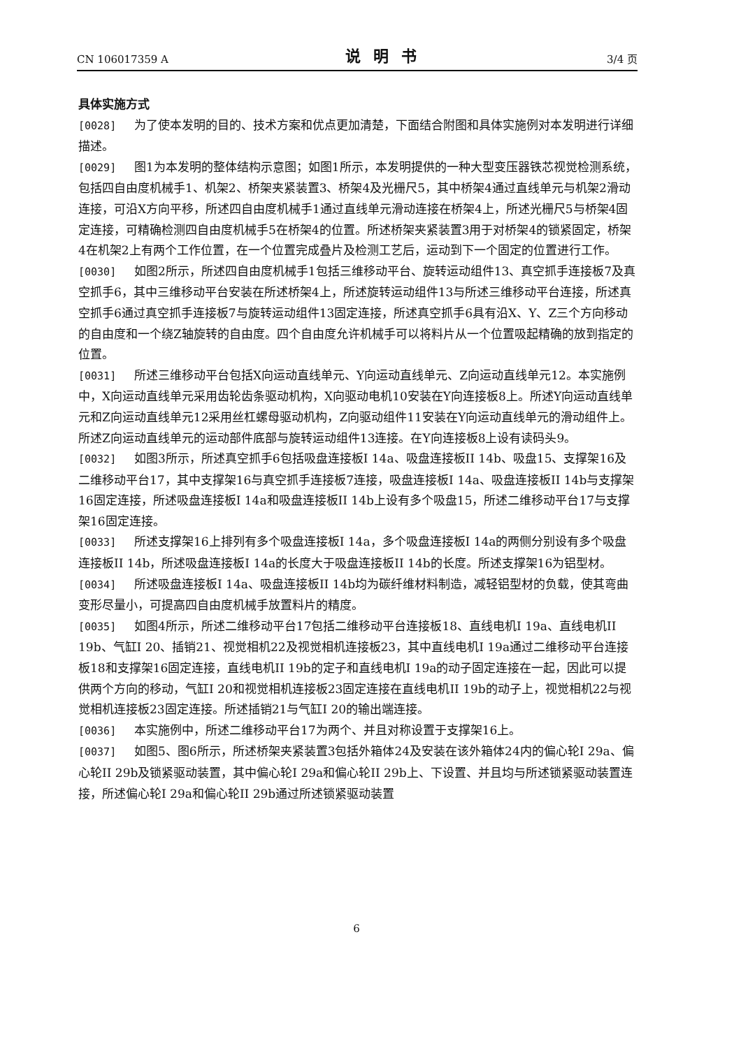CN 106017359 A 说明书 3/4 页
具体实施方式
[0028] 为了使本发明的目的、技术方案和优点更加清楚，下面结合附图和具体实施例对本发明进行详细描述。
[0029] 图1为本发明的整体结构示意图；如图1所示，本发明提供的一种大型变压器铁芯视觉检测系统，包括四自由度机械手1、机架2、桥架夹紧装置3、桥架4及光栅尺5，其中桥架4通过直线单元与机架2滑动连接，可沿X方向平移，所述四自由度机械手1通过直线单元滑动连接在桥架4上，所述光栅尺5与桥架4固定连接，可精确检测四自由度机械手5在桥架4的位置。所述桥架夹紧装置3用于对桥架4的锁紧固定，桥架4在机架2上有两个工作位置，在一个位置完成叠片及检测工艺后，运动到下一个固定的位置进行工作。
[0030] 如图2所示，所述四自由度机械手1包括三维移动平台、旋转运动组件13、真空抓手连接板7及真空抓手6，其中三维移动平台安装在所述桥架4上，所述旋转运动组件13与所述三维移动平台连接，所述真空抓手6通过真空抓手连接板7与旋转运动组件13固定连接，所述真空抓手6具有沿X、Y、Z三个方向移动的自由度和一个绕Z轴旋转的自由度。四个自由度允许机械手可以将料片从一个位置吸起精确的放到指定的位置。
[0031] 所述三维移动平台包括X向运动直线单元、Y向运动直线单元、Z向运动直线单元12。本实施例中，X向运动直线单元采用齿轮齿条驱动机构，X向驱动电机10安装在Y向连接板8上。所述Y向运动直线单元和Z向运动直线单元12采用丝杠螺母驱动机构，Z向驱动组件11安装在Y向运动直线单元的滑动组件上。所述Z向运动直线单元的运动部件底部与旋转运动组件13连接。在Y向连接板8上设有读码头9。
[0032] 如图3所示，所述真空抓手6包括吸盘连接板I 14a、吸盘连接板II 14b、吸盘15、支撑架16及二维移动平台17，其中支撑架16与真空抓手连接板7连接，吸盘连接板I 14a、吸盘连接板II 14b与支撑架16固定连接，所述吸盘连接板I 14a和吸盘连接板II 14b上设有多个吸盘15，所述二维移动平台17与支撑架16固定连接。
[0033] 所述支撑架16上排列有多个吸盘连接板I 14a，多个吸盘连接板I 14a的两侧分别设有多个吸盘连接板II 14b，所述吸盘连接板I 14a的长度大于吸盘连接板II 14b的长度。所述支撑架16为铝型材。
[0034] 所述吸盘连接板I 14a、吸盘连接板II 14b均为碳纤维材料制造，减轻铝型材的负载，使其弯曲变形尽量小，可提高四自由度机械手放置料片的精度。
[0035] 如图4所示，所述二维移动平台17包括二维移动平台连接板18、直线电机I 19a、直线电机II 19b、气缸I 20、插销21、视觉相机22及视觉相机连接板23，其中直线电机I 19a通过二维移动平台连接板18和支撑架16固定连接，直线电机II 19b的定子和直线电机I 19a的动子固定连接在一起，因此可以提供两个方向的移动，气缸I 20和视觉相机连接板23固定连接在直线电机II 19b的动子上，视觉相机22与视觉相机连接板23固定连接。所述插销21与气缸I 20的输出端连接。
[0036] 本实施例中，所述二维移动平台17为两个、并且对称设置于支撑架16上。
[0037] 如图5、图6所示，所述桥架夹紧装置3包括外箱体24及安装在该外箱体24内的偏心轮I 29a、偏心轮II 29b及锁紧驱动装置，其中偏心轮I 29a和偏心轮II 29b上、下设置、并且均与所述锁紧驱动装置连接，所述偏心轮I 29a和偏心轮II 29b通过所述锁紧驱动装置
6